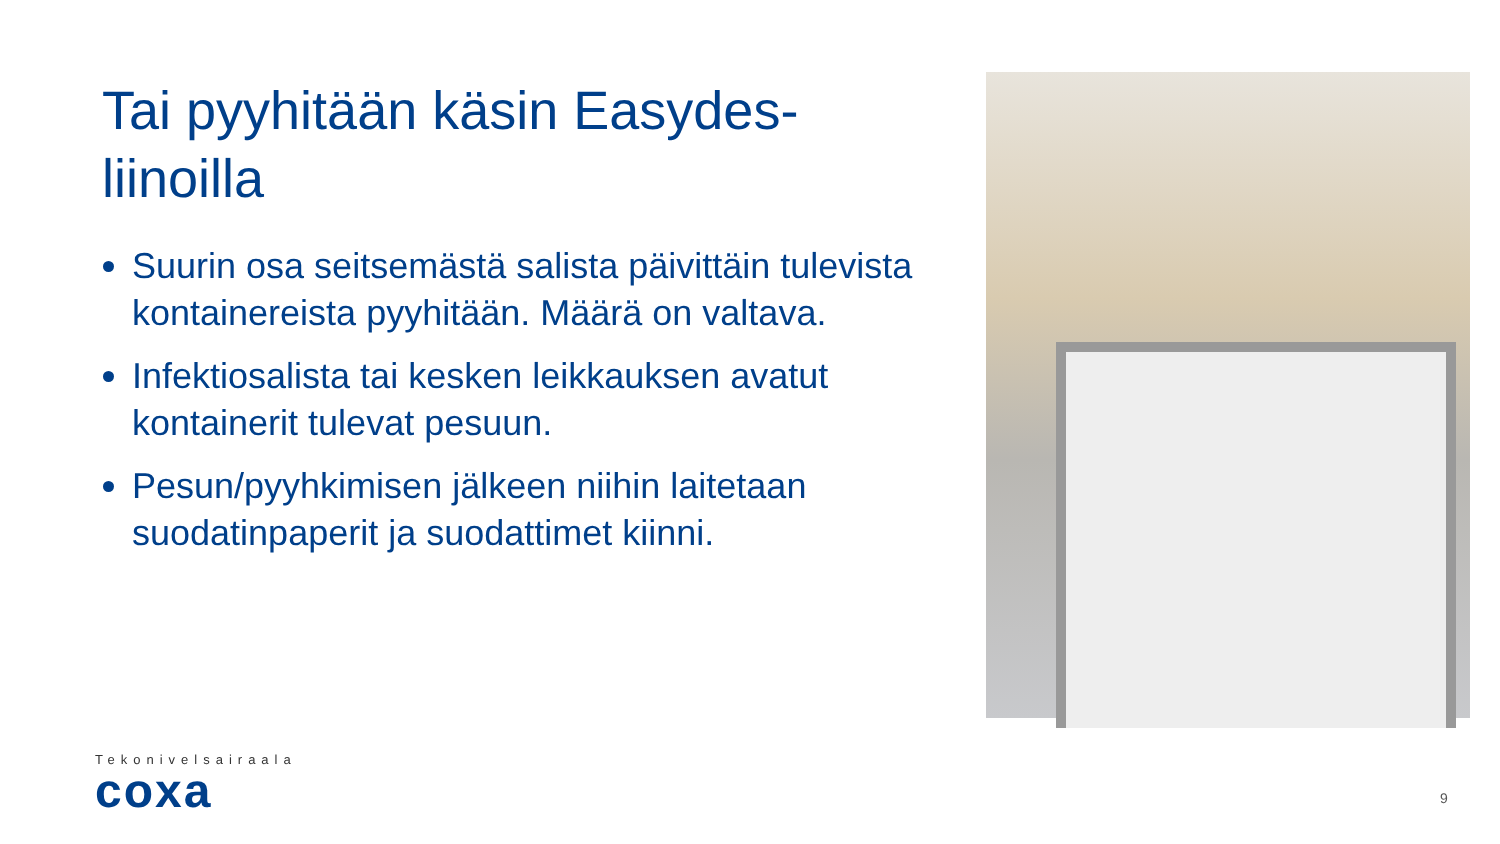Tai pyyhitään käsin Easydes-liinoilla
Suurin osa seitsemästä salista päivittäin tulevista kontainereista pyyhitään. Määrä on valtava.
Infektiosalista tai kesken leikkauksen avatut kontainerit tulevat pesuun.
Pesun/pyyhkimisen jälkeen niihin laitetaan suodatinpaperit ja suodattimet kiinni.
Tekonivelsairaala
coxa
9